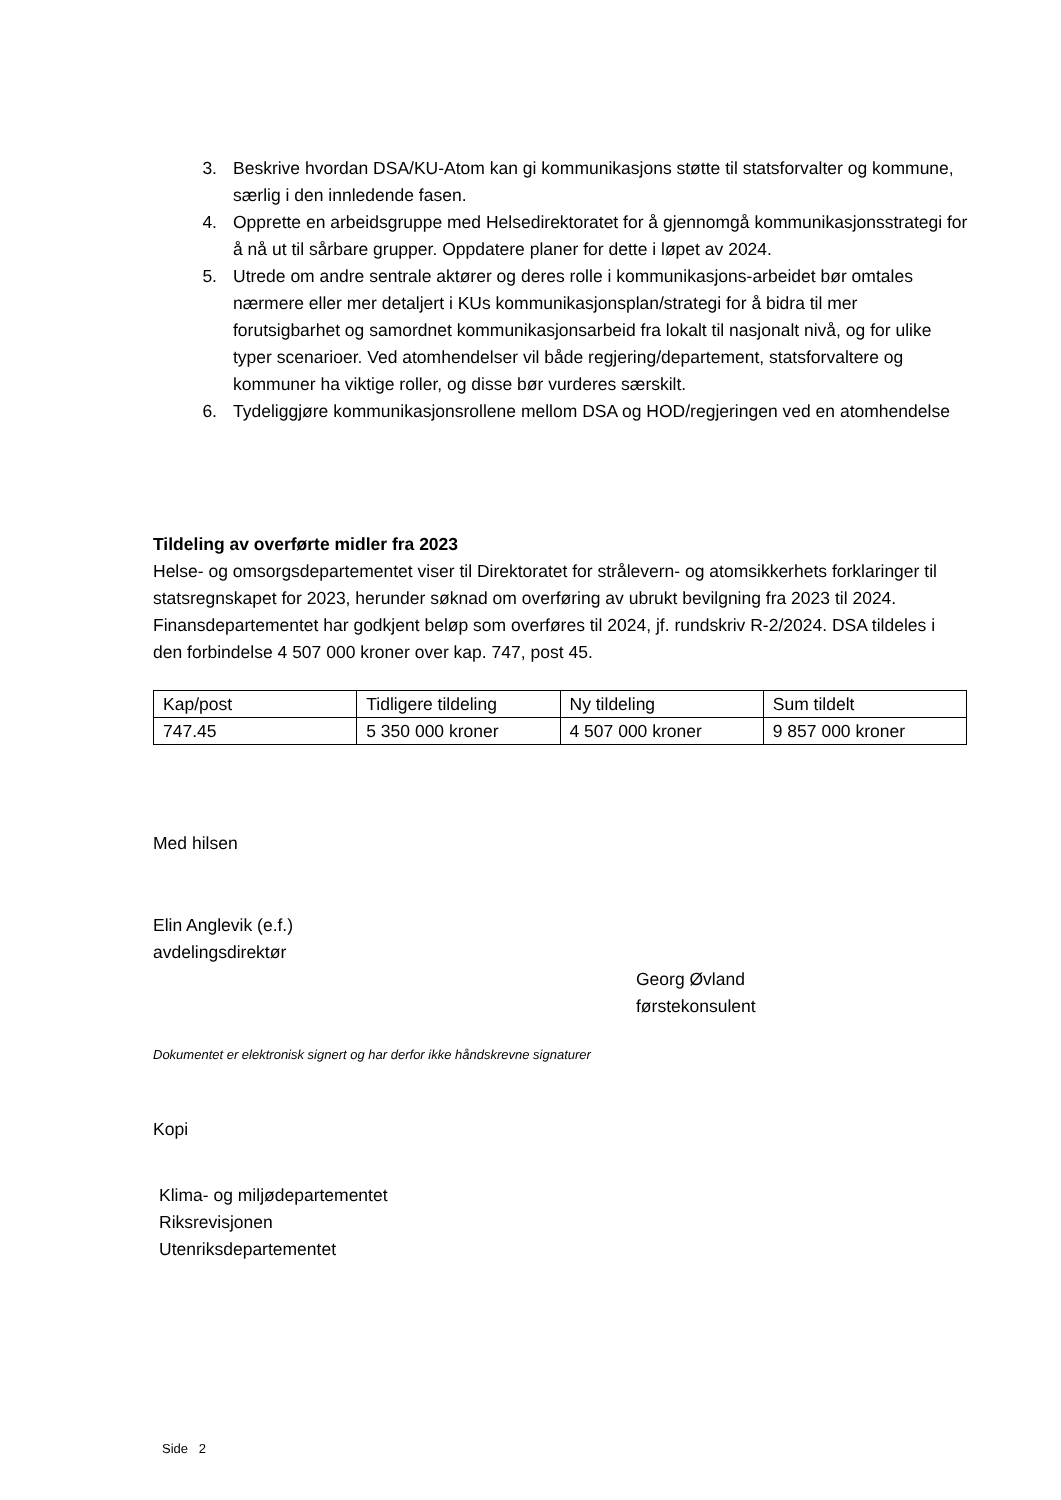3. Beskrive hvordan DSA/KU-Atom kan gi kommunikasjons støtte til statsforvalter og kommune, særlig i den innledende fasen.
4. Opprette en arbeidsgruppe med Helsedirektoratet for å gjennomgå kommunikasjonsstrategi for å nå ut til sårbare grupper. Oppdatere planer for dette i løpet av 2024.
5. Utrede om andre sentrale aktører og deres rolle i kommunikasjons-arbeidet bør omtales nærmere eller mer detaljert i KUs kommunikasjonsplan/strategi for å bidra til mer forutsigbarhet og samordnet kommunikasjonsarbeid fra lokalt til nasjonalt nivå, og for ulike typer scenarioer. Ved atomhendelser vil både regjering/departement, statsforvaltere og kommuner ha viktige roller, og disse bør vurderes særskilt.
6. Tydeliggjøre kommunikasjonsrollene mellom DSA og HOD/regjeringen ved en atomhendelse
Tildeling av overførte midler fra 2023
Helse- og omsorgsdepartementet viser til Direktoratet for strålevern- og atomsikkerhets forklaringer til statsregnskapet for 2023, herunder søknad om overføring av ubrukt bevilgning fra 2023 til 2024. Finansdepartementet har godkjent beløp som overføres til 2024, jf. rundskriv R-2/2024. DSA tildeles i den forbindelse 4 507 000 kroner over kap. 747, post 45.
| Kap/post | Tidligere tildeling | Ny tildeling | Sum tildelt |
| 747.45 | 5 350 000 kroner | 4 507 000 kroner | 9 857 000 kroner |
Med hilsen
Elin Anglevik (e.f.)
avdelingsdirektør
Georg Øvland
førstekonsulent
Dokumentet er elektronisk signert og har derfor ikke håndskrevne signaturer
Kopi
Klima- og miljødepartementet
Riksrevisjonen
Utenriksdepartementet
Side 2